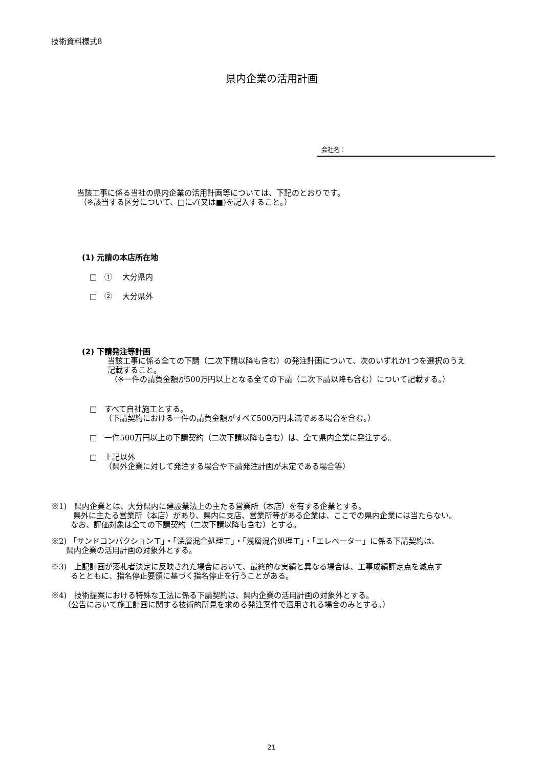技術資料様式8
県内企業の活用計画
会社名：
当該工事に係る当社の県内企業の活用計画等については、下記のとおりです。
（※該当する区分について、□に✓(又は■)を記入すること。）
(1) 元請の本店所在地
□　①　 大分県内
□　②　 大分県外
(2) 下請発注等計画
当該工事に係る全ての下請（二次下請以降も含む）の発注計画について、次のいずれか1つを選択のうえ
記載すること。
（※一件の請負金額が500万円以上となる全ての下請（二次下請以降も含む）について記載する。）
□　すべて自社施工とする。
（下請契約における一件の請負金額がすべて500万円未満である場合を含む。）
□　一件500万円以上の下請契約（二次下請以降も含む）は、全て県内企業に発注する。
□　上記以外
（県外企業に対して発注する場合や下請発注計画が未定である場合等）
※1)　県内企業とは、大分県内に建設業法上の主たる営業所（本店）を有する企業とする。
県外に主たる営業所（本店）があり、県内に支店、営業所等がある企業は、ここでの県内企業には当たらない。
なお、評価対象は全ての下請契約（二次下請以降も含む）とする。
※2) 「サンドコンパクション工」・「深層混合処理工」・「浅層混合処理工」・「エレベーター」に係る下請契約は、
県内企業の活用計画の対象外とする。
※3)　上記計画が落札者決定に反映された場合において、最終的な実績と異なる場合は、工事成績評定点を減点す
るとともに、指名停止要領に基づく指名停止を行うことがある。
※4)　技術提案における特殊な工法に係る下請契約は、県内企業の活用計画の対象外とする。
（公告において施工計画に関する技術的所見を求める発注案件で適用される場合のみとする。）
21